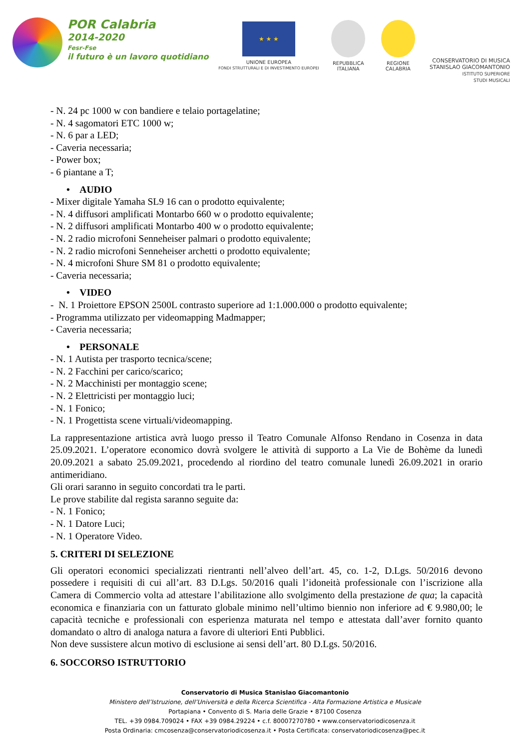POR Calabria
2014-2020
Fesr-Fse
il futuro è un lavoro quotidiano
★ ★ ★
UNIONE EUROPEA
FONDI STRUTTURALI E DI INVESTIMENTO EUROPEI
REPUBBLICA
ITALIANA
REGIONE
CALABRIA
CONSERVATORIO DI MUSICA
STANISLAO GIACOMANTONIO
ISTITUTO SUPERIORE
STUDI MUSICALI
- N. 24 pc 1000 w con bandiere e telaio portagelatine;
- N. 4 sagomatori ETC 1000 w;
- N. 6 par a LED;
- Caveria necessaria;
- Power box;
- 6 piantane a T;
• AUDIO
- Mixer digitale Yamaha SL9 16 can o prodotto equivalente;
- N. 4 diffusori amplificati Montarbo 660 w o prodotto equivalente;
- N. 2 diffusori amplificati Montarbo 400 w o prodotto equivalente;
- N. 2 radio microfoni Senneheiser palmari o prodotto equivalente;
- N. 2 radio microfoni Senneheiser archetti o prodotto equivalente;
- N. 4 microfoni Shure SM 81 o prodotto equivalente;
- Caveria necessaria;
• VIDEO
- N. 1 Proiettore EPSON 2500L contrasto superiore ad 1:1.000.000 o prodotto equivalente;
- Programma utilizzato per videomapping Madmapper;
- Caveria necessaria;
• PERSONALE
- N. 1 Autista per trasporto tecnica/scene;
- N. 2 Facchini per carico/scarico;
- N. 2 Macchinisti per montaggio scene;
- N. 2 Elettricisti per montaggio luci;
- N. 1 Fonico;
- N. 1 Progettista scene virtuali/videomapping.
La rappresentazione artistica avrà luogo presso il Teatro Comunale Alfonso Rendano in Cosenza in data 25.09.2021. L’operatore economico dovrà svolgere le attività di supporto a La Vie de Bohème da lunedì 20.09.2021 a sabato 25.09.2021, procedendo al riordino del teatro comunale lunedì 26.09.2021 in orario antimeridiano.
Gli orari saranno in seguito concordati tra le parti.
Le prove stabilite dal regista saranno seguite da:
- N. 1 Fonico;
- N. 1 Datore Luci;
- N. 1 Operatore Video.
5. CRITERI DI SELEZIONE
Gli operatori economici specializzati rientranti nell’alveo dell’art. 45, co. 1-2, D.Lgs. 50/2016 devono possedere i requisiti di cui all’art. 83 D.Lgs. 50/2016 quali l’idoneità professionale con l’iscrizione alla Camera di Commercio volta ad attestare l’abilitazione allo svolgimento della prestazione de qua; la capacità economica e finanziaria con un fatturato globale minimo nell’ultimo biennio non inferiore ad € 9.980,00; le capacità tecniche e professionali con esperienza maturata nel tempo e attestata dall’aver fornito quanto domandato o altro di analoga natura a favore di ulteriori Enti Pubblici.
Non deve sussistere alcun motivo di esclusione ai sensi dell’art. 80 D.Lgs. 50/2016.
6. SOCCORSO ISTRUTTORIO
Conservatorio di Musica Stanislao Giacomantonio
Ministero dell’Istruzione, dell’Università e della Ricerca Scientifica - Alta Formazione Artistica e Musicale
Portapiana • Convento di S. Maria delle Grazie • 87100 Cosenza
TEL. +39 0984.709024 • FAX +39 0984.29224 • c.f. 80007270780 • www.conservatoriodicosenza.it
Posta Ordinaria: cmcosenza@conservatoriodicosenza.it • Posta Certificata: conservatoriodicosenza@pec.it